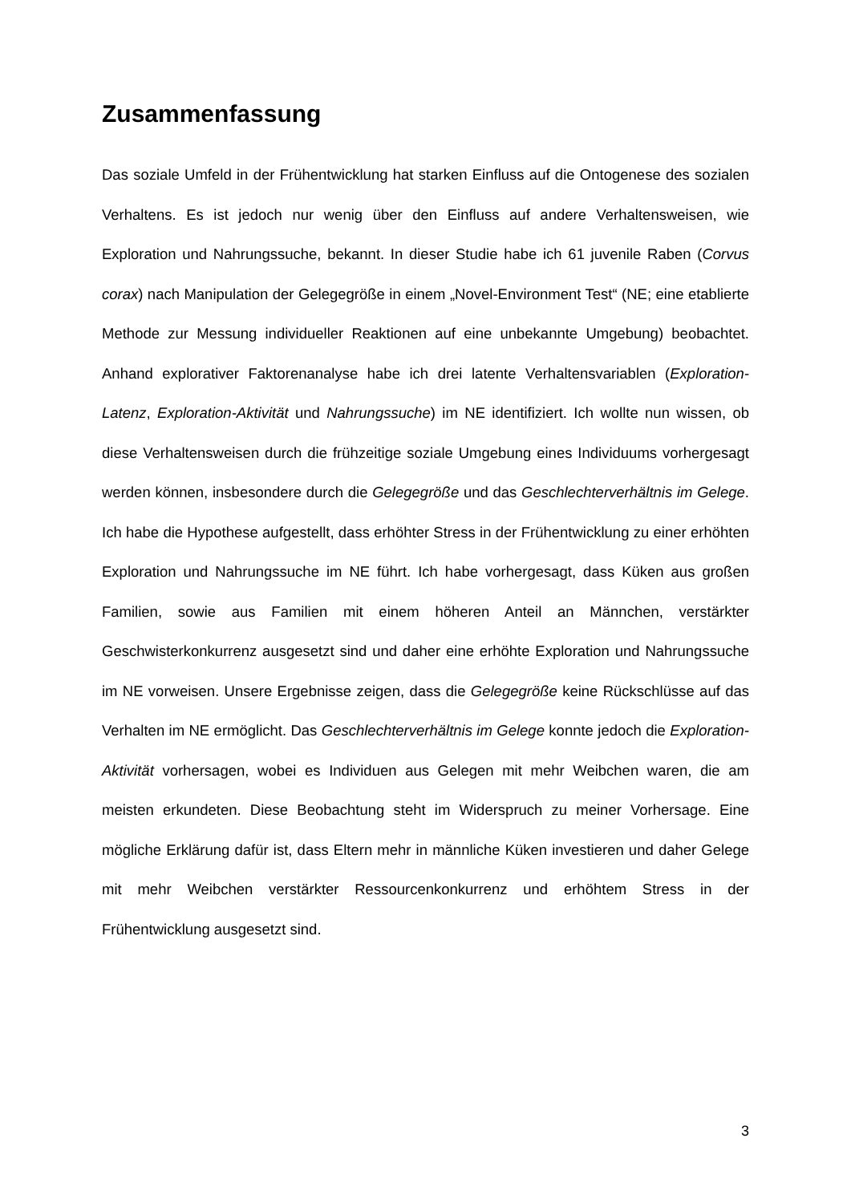Zusammenfassung
Das soziale Umfeld in der Frühentwicklung hat starken Einfluss auf die Ontogenese des sozialen Verhaltens. Es ist jedoch nur wenig über den Einfluss auf andere Verhaltensweisen, wie Exploration und Nahrungssuche, bekannt. In dieser Studie habe ich 61 juvenile Raben (Corvus corax) nach Manipulation der Gelegegröße in einem „Novel-Environment Test“ (NE; eine etablierte Methode zur Messung individueller Reaktionen auf eine unbekannte Umgebung) beobachtet. Anhand explorativer Faktorenanalyse habe ich drei latente Verhaltensvariablen (Exploration-Latenz, Exploration-Aktivität und Nahrungssuche) im NE identifiziert. Ich wollte nun wissen, ob diese Verhaltensweisen durch die frühzeitige soziale Umgebung eines Individuums vorhergesagt werden können, insbesondere durch die Gelegegröße und das Geschlechterverhältnis im Gelege. Ich habe die Hypothese aufgestellt, dass erhöhter Stress in der Frühentwicklung zu einer erhöhten Exploration und Nahrungssuche im NE führt. Ich habe vorhergesagt, dass Küken aus großen Familien, sowie aus Familien mit einem höheren Anteil an Männchen, verstärkter Geschwisterkonkurrenz ausgesetzt sind und daher eine erhöhte Exploration und Nahrungssuche im NE vorweisen. Unsere Ergebnisse zeigen, dass die Gelegegröße keine Rückschlüsse auf das Verhalten im NE ermöglicht. Das Geschlechterverhältnis im Gelege konnte jedoch die Exploration-Aktivität vorhersagen, wobei es Individuen aus Gelegen mit mehr Weibchen waren, die am meisten erkundeten. Diese Beobachtung steht im Widerspruch zu meiner Vorhersage. Eine mögliche Erklärung dafür ist, dass Eltern mehr in männliche Küken investieren und daher Gelege mit mehr Weibchen verstärkter Ressourcenkonkurrenz und erhöhtem Stress in der Frühentwicklung ausgesetzt sind.
3